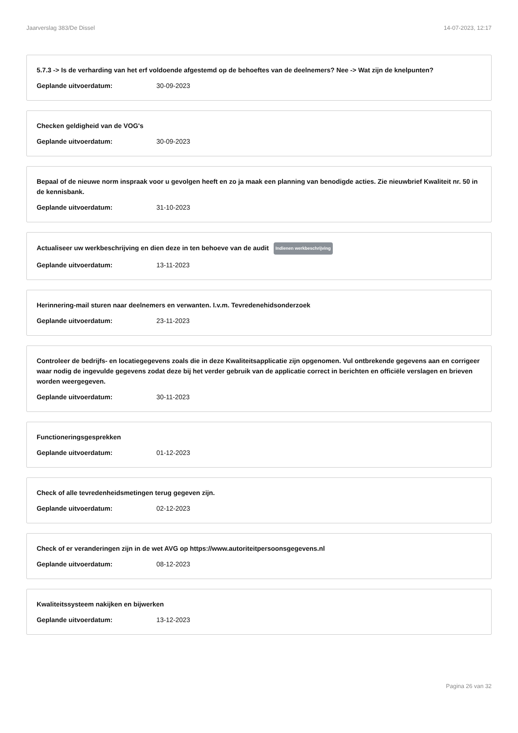Jaarverslag 383/De Dissel 14-07-2023, 12:17
5.7.3 -> Is de verharding van het erf voldoende afgestemd op de behoeftes van de deelnemers? Nee -> Wat zijn de knelpunten?
Geplande uitvoerdatum: 30-09-2023
Checken geldigheid van de VOG's
Geplande uitvoerdatum: 30-09-2023
Bepaal of de nieuwe norm inspraak voor u gevolgen heeft en zo ja maak een planning van benodigde acties. Zie nieuwbrief Kwaliteit nr. 50 in de kennisbank.
Geplande uitvoerdatum: 31-10-2023
Actualiseer uw werkbeschrijving en dien deze in ten behoeve van de audit Indienen werkbeschrijving
Geplande uitvoerdatum: 13-11-2023
Herinnering-mail sturen naar deelnemers en verwanten. I.v.m. Tevredenehidsonderzoek
Geplande uitvoerdatum: 23-11-2023
Controleer de bedrijfs- en locatiegegevens zoals die in deze Kwaliteitsapplicatie zijn opgenomen. Vul ontbrekende gegevens aan en corrigeer waar nodig de ingevulde gegevens zodat deze bij het verder gebruik van de applicatie correct in berichten en officiële verslagen en brieven worden weergegeven.
Geplande uitvoerdatum: 30-11-2023
Functioneringsgesprekken
Geplande uitvoerdatum: 01-12-2023
Check of alle tevredenheidsmetingen terug gegeven zijn.
Geplande uitvoerdatum: 02-12-2023
Check of er veranderingen zijn in de wet AVG op https://www.autoriteitpersoonsgegevens.nl
Geplande uitvoerdatum: 08-12-2023
Kwaliteitssysteem nakijken en bijwerken
Geplande uitvoerdatum: 13-12-2023
Pagina 26 van 32